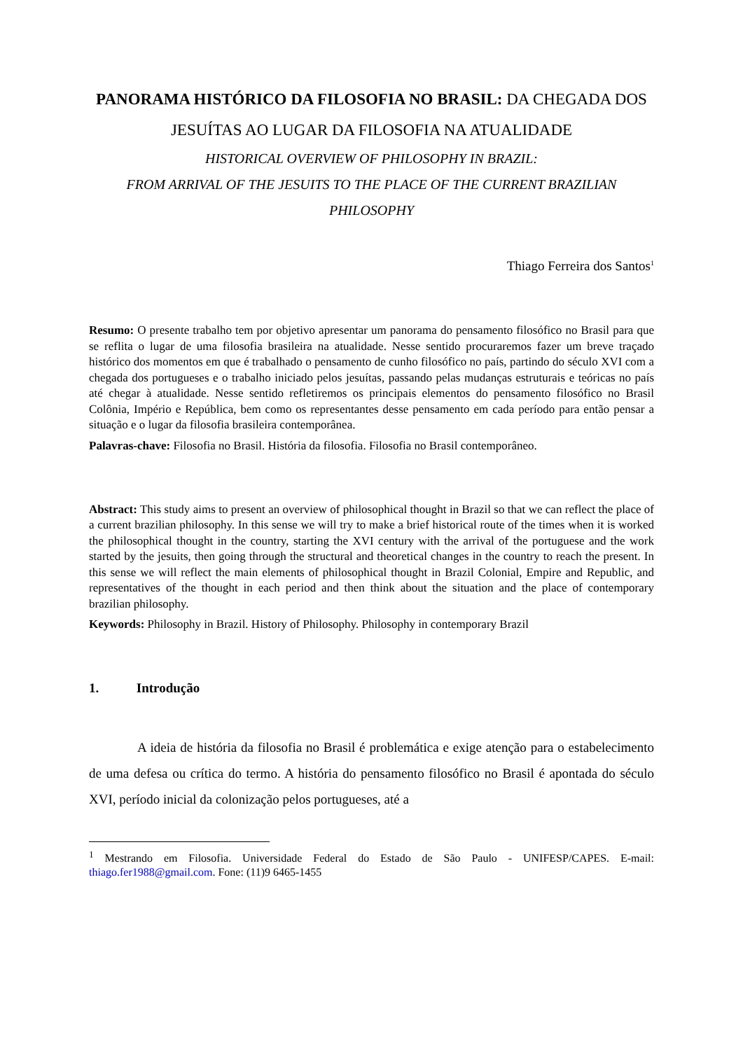PANORAMA HISTÓRICO DA FILOSOFIA NO BRASIL: DA CHEGADA DOS JESUÍTAS AO LUGAR DA FILOSOFIA NA ATUALIDADE
HISTORICAL OVERVIEW OF PHILOSOPHY IN BRAZIL:
FROM ARRIVAL OF THE JESUITS TO THE PLACE OF THE CURRENT BRAZILIAN PHILOSOPHY
Thiago Ferreira dos Santos<sup>1</sup>
Resumo: O presente trabalho tem por objetivo apresentar um panorama do pensamento filosófico no Brasil para que se reflita o lugar de uma filosofia brasileira na atualidade. Nesse sentido procuraremos fazer um breve traçado histórico dos momentos em que é trabalhado o pensamento de cunho filosófico no país, partindo do século XVI com a chegada dos portugueses e o trabalho iniciado pelos jesuítas, passando pelas mudanças estruturais e teóricas no país até chegar à atualidade. Nesse sentido refletiremos os principais elementos do pensamento filosófico no Brasil Colônia, Império e República, bem como os representantes desse pensamento em cada período para então pensar a situação e o lugar da filosofia brasileira contemporânea.
Palavras-chave: Filosofia no Brasil. História da filosofia. Filosofia no Brasil contemporâneo.
Abstract: This study aims to present an overview of philosophical thought in Brazil so that we can reflect the place of a current brazilian philosophy. In this sense we will try to make a brief historical route of the times when it is worked the philosophical thought in the country, starting the XVI century with the arrival of the portuguese and the work started by the jesuits, then going through the structural and theoretical changes in the country to reach the present. In this sense we will reflect the main elements of philosophical thought in Brazil Colonial, Empire and Republic, and representatives of the thought in each period and then think about the situation and the place of contemporary brazilian philosophy.
Keywords: Philosophy in Brazil. History of Philosophy. Philosophy in contemporary Brazil
1. Introdução
A ideia de história da filosofia no Brasil é problemática e exige atenção para o estabelecimento de uma defesa ou crítica do termo. A história do pensamento filosófico no Brasil é apontada do século XVI, período inicial da colonização pelos portugueses, até a
<sup>1</sup> Mestrando em Filosofia. Universidade Federal do Estado de São Paulo - UNIFESP/CAPES. E-mail: thiago.fer1988@gmail.com. Fone: (11)9 6465-1455